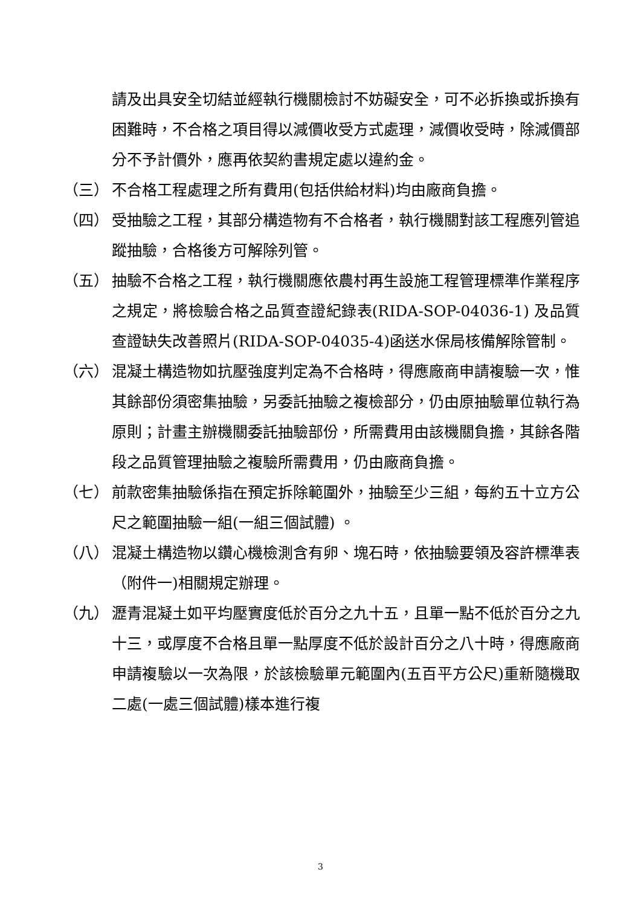請及出具安全切結並經執行機關檢討不妨礙安全，可不必拆換或拆換有困難時，不合格之項目得以減價收受方式處理，減價收受時，除減價部分不予計價外，應再依契約書規定處以違約金。
（三） 不合格工程處理之所有費用(包括供給材料)均由廠商負擔。
（四） 受抽驗之工程，其部分構造物有不合格者，執行機關對該工程應列管追蹤抽驗，合格後方可解除列管。
（五） 抽驗不合格之工程，執行機關應依農村再生設施工程管理標準作業程序之規定，將檢驗合格之品質查證紀錄表(RIDA-SOP-04036-1) 及品質查證缺失改善照片(RIDA-SOP-04035-4)函送水保局核備解除管制。
（六） 混凝土構造物如抗壓強度判定為不合格時，得應廠商申請複驗一次，惟其餘部份須密集抽驗，另委託抽驗之複檢部分，仍由原抽驗單位執行為原則；計畫主辦機關委託抽驗部份，所需費用由該機關負擔，其餘各階段之品質管理抽驗之複驗所需費用，仍由廠商負擔。
（七） 前款密集抽驗係指在預定拆除範圍外，抽驗至少三組，每約五十立方公尺之範圍抽驗一組(一組三個試體) 。
（八） 混凝土構造物以鑽心機檢測含有卵、塊石時，依抽驗要領及容許標準表（附件一)相關規定辦理。
（九） 瀝青混凝土如平均壓實度低於百分之九十五，且單一點不低於百分之九十三，或厚度不合格且單一點厚度不低於設計百分之八十時，得應廠商申請複驗以一次為限，於該檢驗單元範圍內(五百平方公尺)重新隨機取二處(一處三個試體)樣本進行複
3